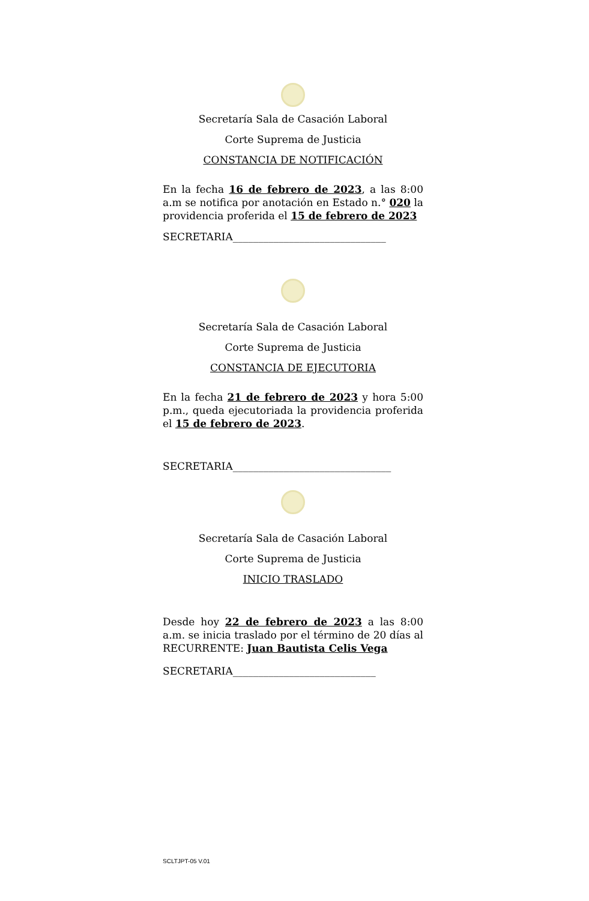Secretaría Sala de Casación Laboral
Corte Suprema de Justicia
CONSTANCIA DE NOTIFICACIÓN
En la fecha 16 de febrero de 2023, a las 8:00 a.m se notifica por anotación en Estado n.° 020 la providencia proferida el 15 de febrero de 2023
SECRETARIA______________________________
Secretaría Sala de Casación Laboral
Corte Suprema de Justicia
CONSTANCIA DE EJECUTORIA
En la fecha 21 de febrero de 2023 y hora 5:00 p.m., queda ejecutoriada la providencia proferida el 15 de febrero de 2023.
SECRETARIA_______________________________
Secretaría Sala de Casación Laboral
Corte Suprema de Justicia
INICIO TRASLADO
Desde hoy 22 de febrero de 2023 a las 8:00 a.m. se inicia traslado por el término de 20 días al RECURRENTE: Juan Bautista Celis Vega
SECRETARIA____________________________
SCLTJPT-05 V.01